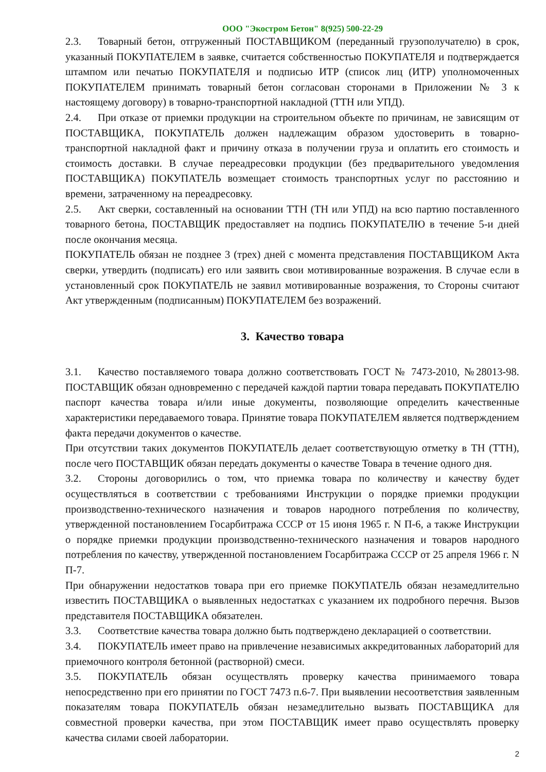ООО "Экостром Бетон" 8(925) 500-22-29
2.3. Товарный бетон, отгруженный ПОСТАВЩИКОМ (переданный грузополучателю) в срок, указанный ПОКУПАТЕЛЕМ в заявке, считается собственностью ПОКУПАТЕЛЯ и подтверждается штампом или печатью ПОКУПАТЕЛЯ и подписью ИТР (список лиц (ИТР) уполномоченных ПОКУПАТЕЛЕМ принимать товарный бетон согласован сторонами в Приложении № 3 к настоящему договору) в товарно-транспортной накладной (ТТН или УПД).
2.4. При отказе от приемки продукции на строительном объекте по причинам, не зависящим от ПОСТАВЩИКА, ПОКУПАТЕЛЬ должен надлежащим образом удостоверить в товарно-транспортной накладной факт и причину отказа в получении груза и оплатить его стоимость и стоимость доставки. В случае переадресовки продукции (без предварительного уведомления ПОСТАВЩИКА) ПОКУПАТЕЛЬ возмещает стоимость транспортных услуг по расстоянию и времени, затраченному на переадресовку.
2.5. Акт сверки, составленный на основании ТТН (ТН или УПД) на всю партию поставленного товарного бетона, ПОСТАВЩИК предоставляет на подпись ПОКУПАТЕЛЮ в течение 5-и дней после окончания месяца.
ПОКУПАТЕЛЬ обязан не позднее 3 (трех) дней с момента представления ПОСТАВЩИКОМ Акта сверки, утвердить (подписать) его или заявить свои мотивированные возражения. В случае если в установленный срок ПОКУПАТЕЛЬ не заявил мотивированные возражения, то Стороны считают Акт утвержденным (подписанным) ПОКУПАТЕЛЕМ без возражений.
3. Качество товара
3.1. Качество поставляемого товара должно соответствовать ГОСТ № 7473-2010, №28013-98. ПОСТАВЩИК обязан одновременно с передачей каждой партии товара передавать ПОКУПАТЕЛЮ паспорт качества товара и/или иные документы, позволяющие определить качественные характеристики передаваемого товара. Принятие товара ПОКУПАТЕЛЕМ является подтверждением факта передачи документов о качестве.
При отсутствии таких документов ПОКУПАТЕЛЬ делает соответствующую отметку в ТН (ТТН), после чего ПОСТАВЩИК обязан передать документы о качестве Товара в течение одного дня.
3.2. Стороны договорились о том, что приемка товара по количеству и качеству будет осуществляться в соответствии с требованиями Инструкции о порядке приемки продукции производственно-технического назначения и товаров народного потребления по количеству, утвержденной постановлением Госарбитража СССР от 15 июня 1965 г. N П-6, а также Инструкции о порядке приемки продукции производственно-технического назначения и товаров народного потребления по качеству, утвержденной постановлением Госарбитража СССР от 25 апреля 1966 г. N П-7.
При обнаружении недостатков товара при его приемке ПОКУПАТЕЛЬ обязан незамедлительно известить ПОСТАВЩИКА о выявленных недостатках с указанием их подробного перечня. Вызов представителя ПОСТАВЩИКА обязателен.
3.3. Соответствие качества товара должно быть подтверждено декларацией о соответствии.
3.4. ПОКУПАТЕЛЬ имеет право на привлечение независимых аккредитованных лабораторий для приемочного контроля бетонной (растворной) смеси.
3.5. ПОКУПАТЕЛЬ обязан осуществлять проверку качества принимаемого товара непосредственно при его принятии по ГОСТ 7473 п.6-7. При выявлении несоответствия заявленным показателям товара ПОКУПАТЕЛЬ обязан незамедлительно вызвать ПОСТАВЩИКА для совместной проверки качества, при этом ПОСТАВЩИК имеет право осуществлять проверку качества силами своей лаборатории.
2